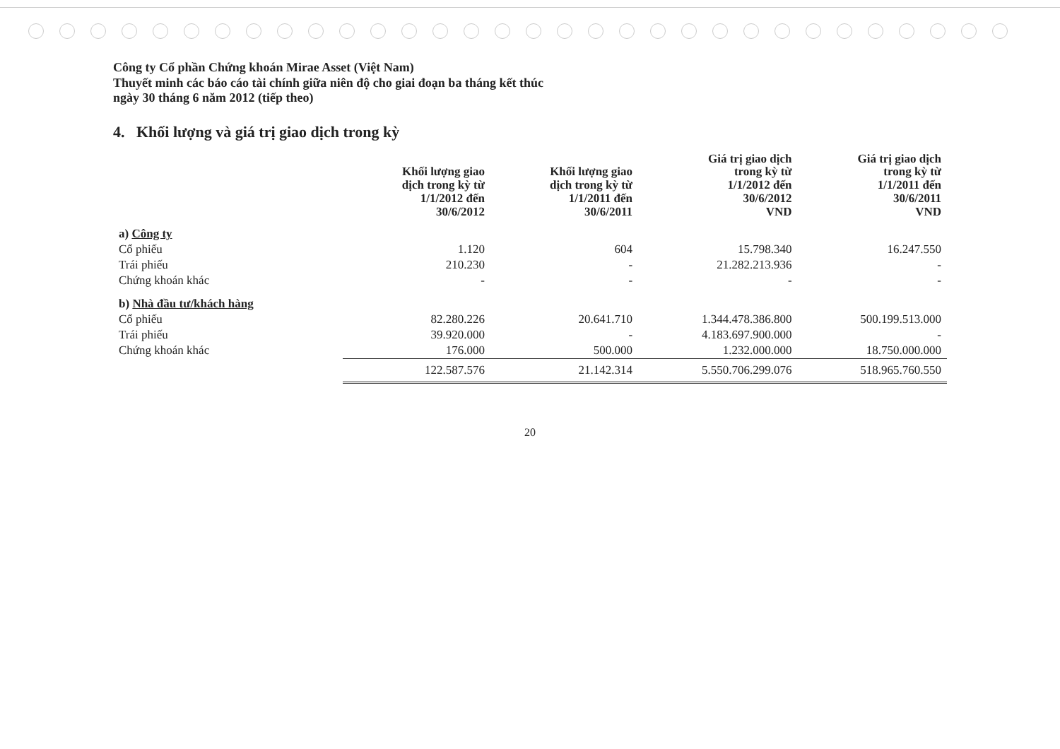Công ty Cổ phần Chứng khoán Mirae Asset (Việt Nam)
Thuyết minh các báo cáo tài chính giữa niên độ cho giai đoạn ba tháng kết thúc
ngày 30 tháng 6 năm 2012 (tiếp theo)
4. Khối lượng và giá trị giao dịch trong kỳ
| | Khối lượng giao dịch trong kỳ từ 1/1/2012 đến 30/6/2012 | Khối lượng giao dịch trong kỳ từ 1/1/2011 đến 30/6/2011 | Giá trị giao dịch trong kỳ từ 1/1/2012 đến 30/6/2012 VND | Giá trị giao dịch trong kỳ từ 1/1/2011 đến 30/6/2011 VND |
| --- | --- | --- | --- | --- |
| a) Công ty | | | | |
| Cổ phiếu | 1.120 | 604 | 15.798.340 | 16.247.550 |
| Trái phiếu | 210.230 | - | 21.282.213.936 | - |
| Chứng khoán khác | - | - | - | - |
| b) Nhà đầu tư/khách hàng | | | | |
| Cổ phiếu | 82.280.226 | 20.641.710 | 1.344.478.386.800 | 500.199.513.000 |
| Trái phiếu | 39.920.000 | - | 4.183.697.900.000 | - |
| Chứng khoán khác | 176.000 | 500.000 | 1.232.000.000 | 18.750.000.000 |
| | 122.587.576 | 21.142.314 | 5.550.706.299.076 | 518.965.760.550 |
20